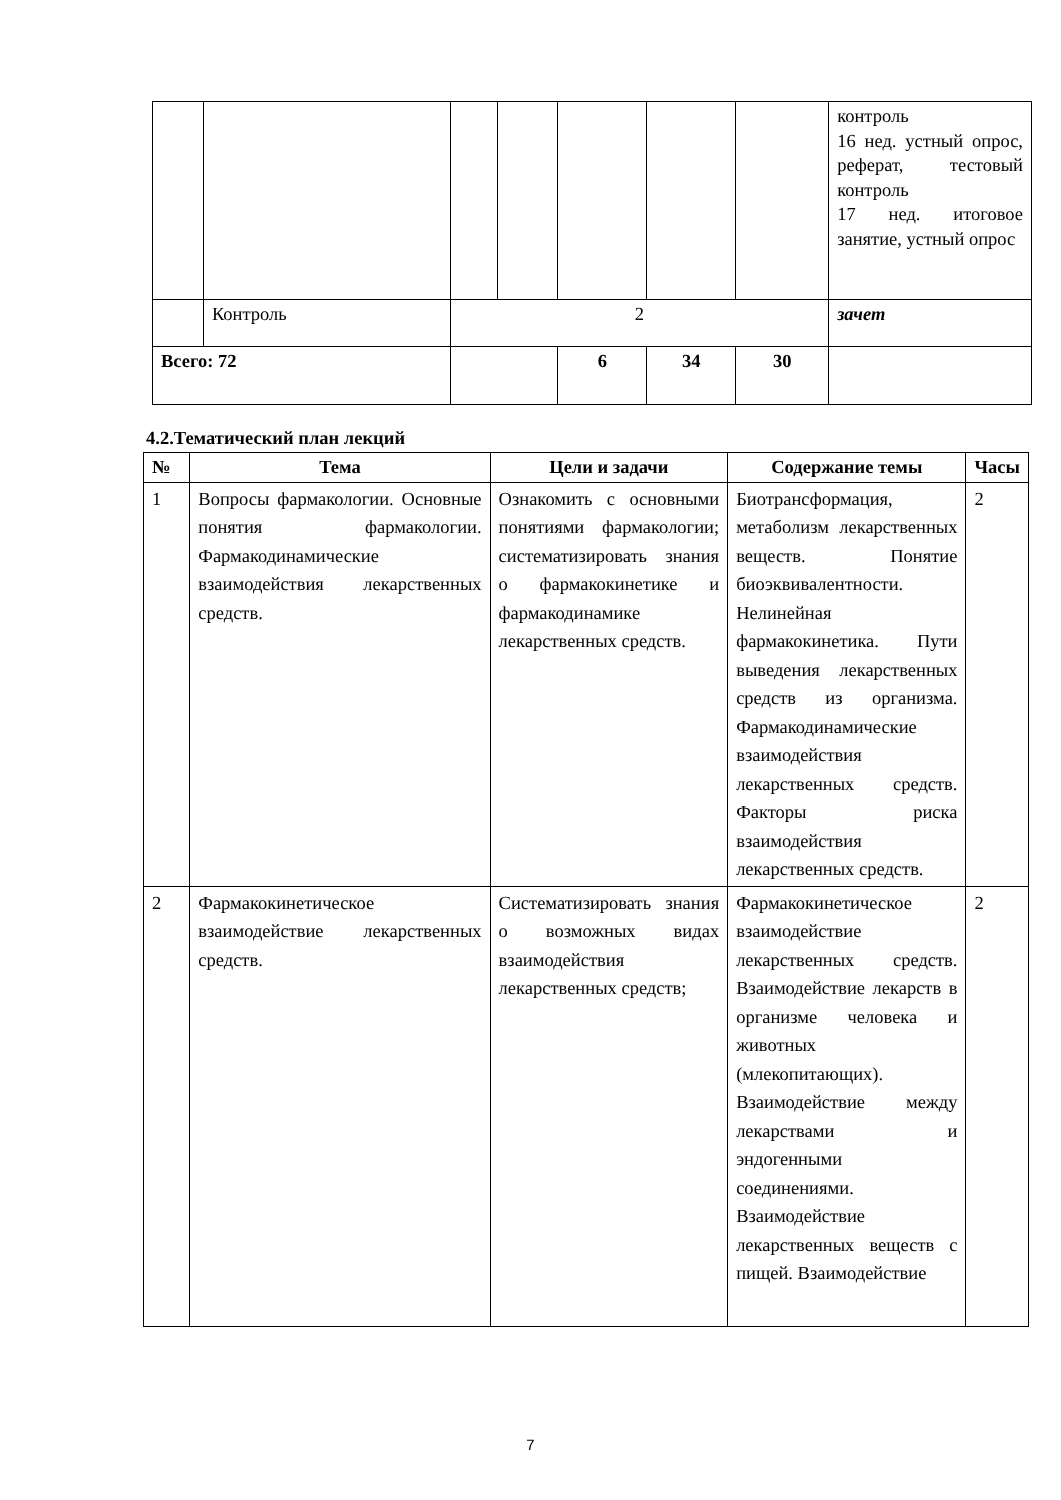| | | | | | | | контроль 16 нед. устный опрос, реферат, тестовый контроль 17 нед. итоговое занятие, устный опрос |
| | Контроль | 2 | | | | | зачет |
| Всего: 72 | | | | 6 | 34 | 30 | |
4.2.Тематический план лекций
| № | Тема | Цели и задачи | Содержание темы | Часы |
| --- | --- | --- | --- | --- |
| 1 | Вопросы фармакологии. Основные понятия фармакологии. Фармакодинамические взаимодействия лекарственных средств. | Ознакомить с основными понятиями фармакологии; систематизировать знания о фармакокинетике и фармакодинамике лекарственных средств. | Биотрансформация, метаболизм лекарственных веществ. Понятие биоэквивалентности. Нелинейная фармакокинетика. Пути выведения лекарственных средств из организма. Фармакодинамические взаимодействия лекарственных средств. Факторы риска взаимодействия лекарственных средств. | 2 |
| 2 | Фармакокинетическое взаимодействие лекарственных средств. | Систематизировать знания о возможных видах взаимодействия лекарственных средств; | Фармакокинетическое взаимодействие лекарственных средств. Взаимодействие лекарств в организме человека и животных (млекопитающих). Взаимодействие между лекарствами и эндогенными соединениями. Взаимодействие лекарственных веществ с пищей. Взаимодействие | 2 |
7